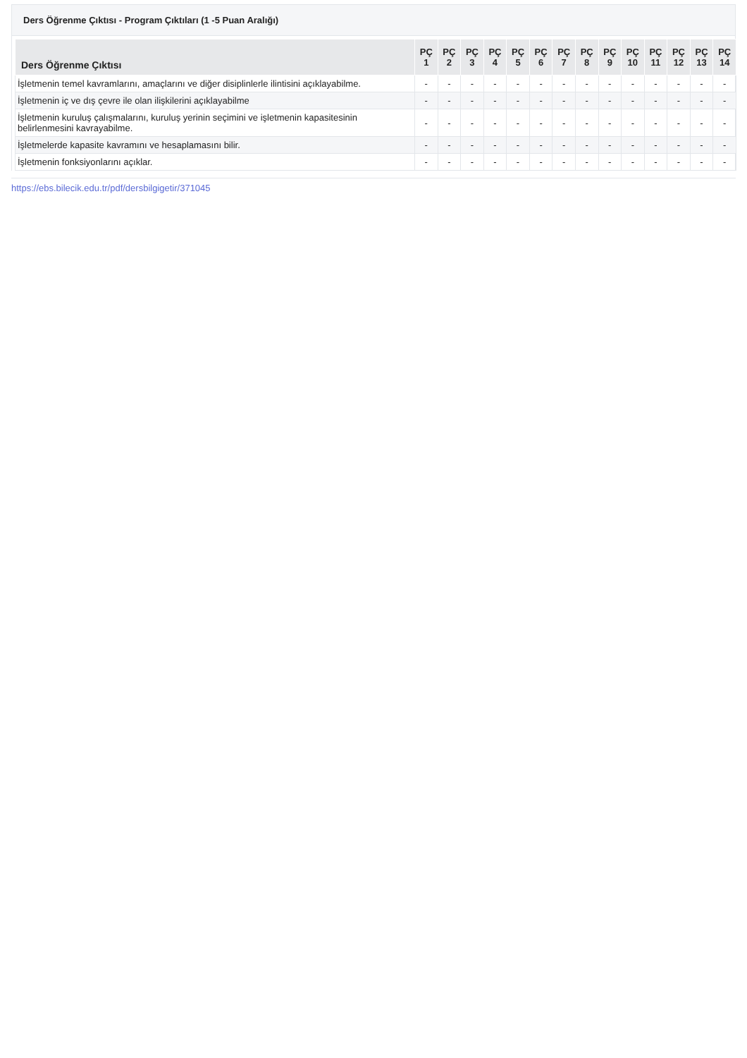Ders Öğrenme Çıktısı - Program Çıktıları (1 -5 Puan Aralığı)
| Ders Öğrenme Çıktısı | PÇ 1 | PÇ 2 | PÇ 3 | PÇ 4 | PÇ 5 | PÇ 6 | PÇ 7 | PÇ 8 | PÇ 9 | PÇ 10 | PÇ 11 | PÇ 12 | PÇ 13 | PÇ 14 |
| --- | --- | --- | --- | --- | --- | --- | --- | --- | --- | --- | --- | --- | --- | --- |
| İşletmenin temel kavramlarını, amaçlarını ve diğer disiplinlerle ilintisini açıklayabilme. | - | - | - | - | - | - | - | - | - | - | - | - | - | - |
| İşletmenin iç ve dış çevre ile olan ilişkilerini açıklayabilme | - | - | - | - | - | - | - | - | - | - | - | - | - | - |
| İşletmenin kuruluş çalışmalarını, kuruluş yerinin seçimini ve işletmenin kapasitesinin belirlenmesini kavrayabilme. | - | - | - | - | - | - | - | - | - | - | - | - | - | - |
| İşletmelerde kapasite kavramını ve hesaplamasını bilir. | - | - | - | - | - | - | - | - | - | - | - | - | - | - |
| İşletmenin fonksiyonlarını açıklar. | - | - | - | - | - | - | - | - | - | - | - | - | - | - |
https://ebs.bilecik.edu.tr/pdf/dersbilgigetir/371045